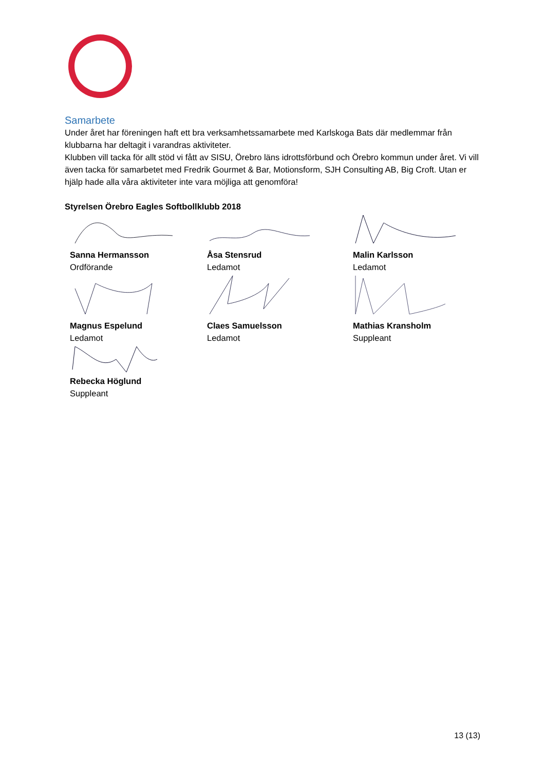Samarbete
Under året har föreningen haft ett bra verksamhetssamarbete med Karlskoga Bats där medlemmar från klubbarna har deltagit i varandras aktiviteter.
Klubben vill tacka för allt stöd vi fått av SISU, Örebro läns idrottsförbund och Örebro kommun under året. Vi vill även tacka för samarbetet med Fredrik Gourmet & Bar, Motionsform, SJH Consulting AB, Big Croft. Utan er hjälp hade alla våra aktiviteter inte vara möjliga att genomföra!
Styrelsen Örebro Eagles Softbollklubb 2018
Sanna Hermansson
Ordförande
Åsa Stensrud
Ledamot
Malin Karlsson
Ledamot
Magnus Espelund
Ledamot
Claes Samuelsson
Ledamot
Mathias Kransholm
Suppleant
Rebecka Höglund
Suppleant
13 (13)